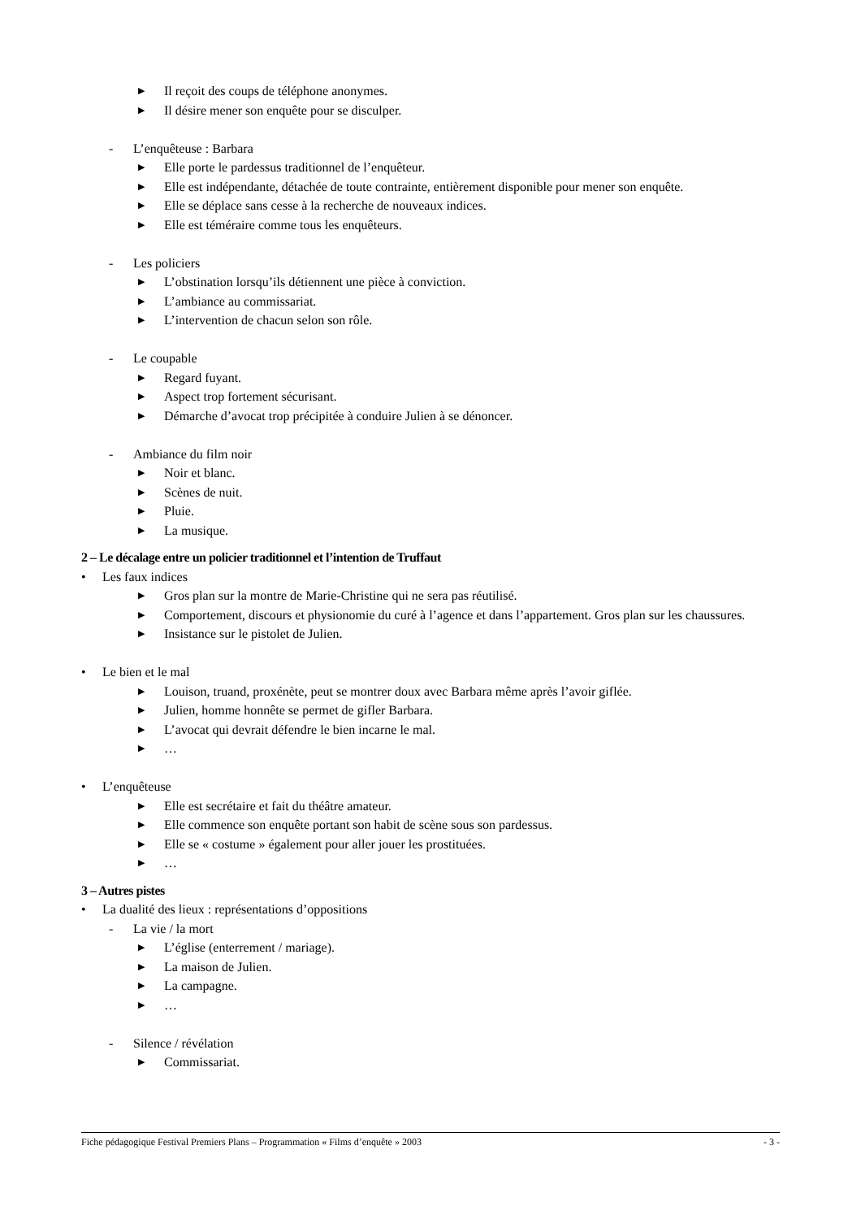▶ Il reçoit des coups de téléphone anonymes.
▶ Il désire mener son enquête pour se disculper.
- L’enquêteuse : Barbara
▶ Elle porte le pardessus traditionnel de l’enquêteur.
▶ Elle est indépendante, détachée de toute contrainte, entièrement disponible pour mener son enquête.
▶ Elle se déplace sans cesse à la recherche de nouveaux indices.
▶ Elle est téméraire comme tous les enquêteurs.
- Les policiers
▶ L’obstination lorsqu’ils détiennent une pièce à conviction.
▶ L’ambiance au commissariat.
▶ L’intervention de chacun selon son rôle.
- Le coupable
▶ Regard fuyant.
▶ Aspect trop fortement sécurisant.
▶ Démarche d’avocat trop précipitée à conduire Julien à se dénoncer.
- Ambiance du film noir
▶ Noir et blanc.
▶ Scènes de nuit.
▶ Pluie.
▶ La musique.
2 – Le décalage entre un policier traditionnel et l’intention de Truffaut
• Les faux indices
▶ Gros plan sur la montre de Marie-Christine qui ne sera pas réutilisé.
▶ Comportement, discours et physionomie du curé à l’agence et dans l’appartement. Gros plan sur les chaussures.
▶ Insistance sur le pistolet de Julien.
• Le bien et le mal
▶ Louison, truand, proxénète, peut se montrer doux avec Barbara même après l’avoir giflée.
▶ Julien, homme honnête se permet de gifler Barbara.
▶ L’avocat qui devrait défendre le bien incarne le mal.
▶ …
• L’enquêteuse
▶ Elle est secrétaire et fait du théâtre amateur.
▶ Elle commence son enquête portant son habit de scène sous son pardessus.
▶ Elle se « costume » également pour aller jouer les prostituées.
▶ …
3 – Autres pistes
• La dualité des lieux : représentations d’oppositions
- La vie / la mort
▶ L’église (enterrement / mariage).
▶ La maison de Julien.
▶ La campagne.
▶ …
- Silence / révélation
▶ Commissariat.
Fiche pédagogique Festival Premiers Plans – Programmation « Films d’enquête » 2003 - 3 -